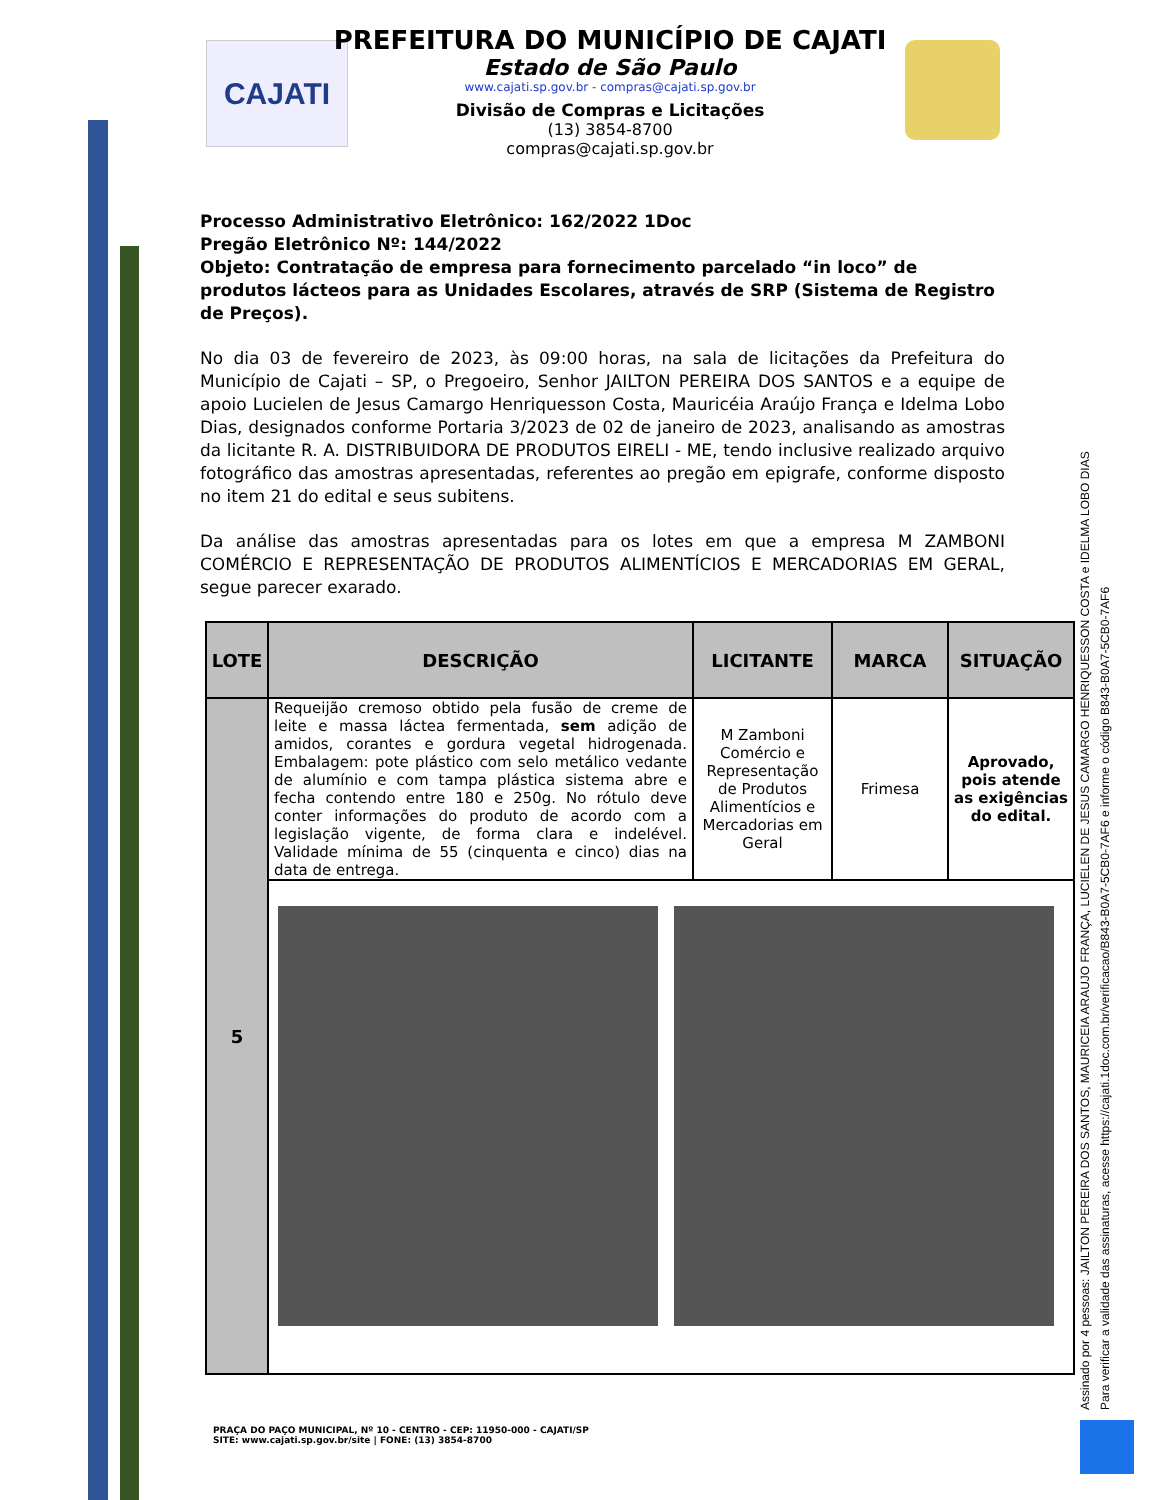CAJATI
PREFEITURA DO MUNICÍPIO DE CAJATI
Estado de São Paulo
www.cajati.sp.gov.br - compras@cajati.sp.gov.br
Divisão de Compras e Licitações
(13) 3854-8700
compras@cajati.sp.gov.br
Processo Administrativo Eletrônico: 162/2022 1Doc
Pregão Eletrônico Nº: 144/2022
Objeto: Contratação de empresa para fornecimento parcelado “in loco” de produtos lácteos para as Unidades Escolares, através de SRP (Sistema de Registro de Preços).
No dia 03 de fevereiro de 2023, às 09:00 horas, na sala de licitações da Prefeitura do Município de Cajati – SP, o Pregoeiro, Senhor JAILTON PEREIRA DOS SANTOS e a equipe de apoio Lucielen de Jesus Camargo Henriquesson Costa, Mauricéia Araújo França e Idelma Lobo Dias, designados conforme Portaria 3/2023 de 02 de janeiro de 2023, analisando as amostras da licitante R. A. DISTRIBUIDORA DE PRODUTOS EIRELI - ME, tendo inclusive realizado arquivo fotográfico das amostras apresentadas, referentes ao pregão em epigrafe, conforme disposto no item 21 do edital e seus subitens.
Da análise das amostras apresentadas para os lotes em que a empresa M ZAMBONI COMÉRCIO E REPRESENTAÇÃO DE PRODUTOS ALIMENTÍCIOS E MERCADORIAS EM GERAL, segue parecer exarado.
| LOTE | DESCRIÇÃO | LICITANTE | MARCA | SITUAÇÃO |
| --- | --- | --- | --- | --- |
| 5 | Requeijão cremoso obtido pela fusão de creme de leite e massa láctea fermentada, sem adição de amidos, corantes e gordura vegetal hidrogenada. Embalagem: pote plástico com selo metálico vedante de alumínio e com tampa plástica sistema abre e fecha contendo entre 180 e 250g. No rótulo deve conter informações do produto de acordo com a legislação vigente, de forma clara e indelével. Validade mínima de 55 (cinquenta e cinco) dias na data de entrega. | M Zamboni Comércio e Representação de Produtos Alimentícios e Mercadorias em Geral | Frimesa | Aprovado, pois atende as exigências do edital. |
Assinado por 4 pessoas: JAILTON PEREIRA DOS SANTOS, MAURICEIA ARAUJO FRANÇA, LUCIELEN DE JESUS CAMARGO HENRIQUESSON COSTA e IDELMA LOBO DIAS
Para verificar a validade das assinaturas, acesse https://cajati.1doc.com.br/verificacao/B843-B0A7-5CB0-7AF6 e informe o código B843-B0A7-5CB0-7AF6
PRAÇA DO PAÇO MUNICIPAL, Nº 10 - CENTRO - CEP: 11950-000 - CAJATI/SP
SITE: www.cajati.sp.gov.br/site | FONE: (13) 3854-8700